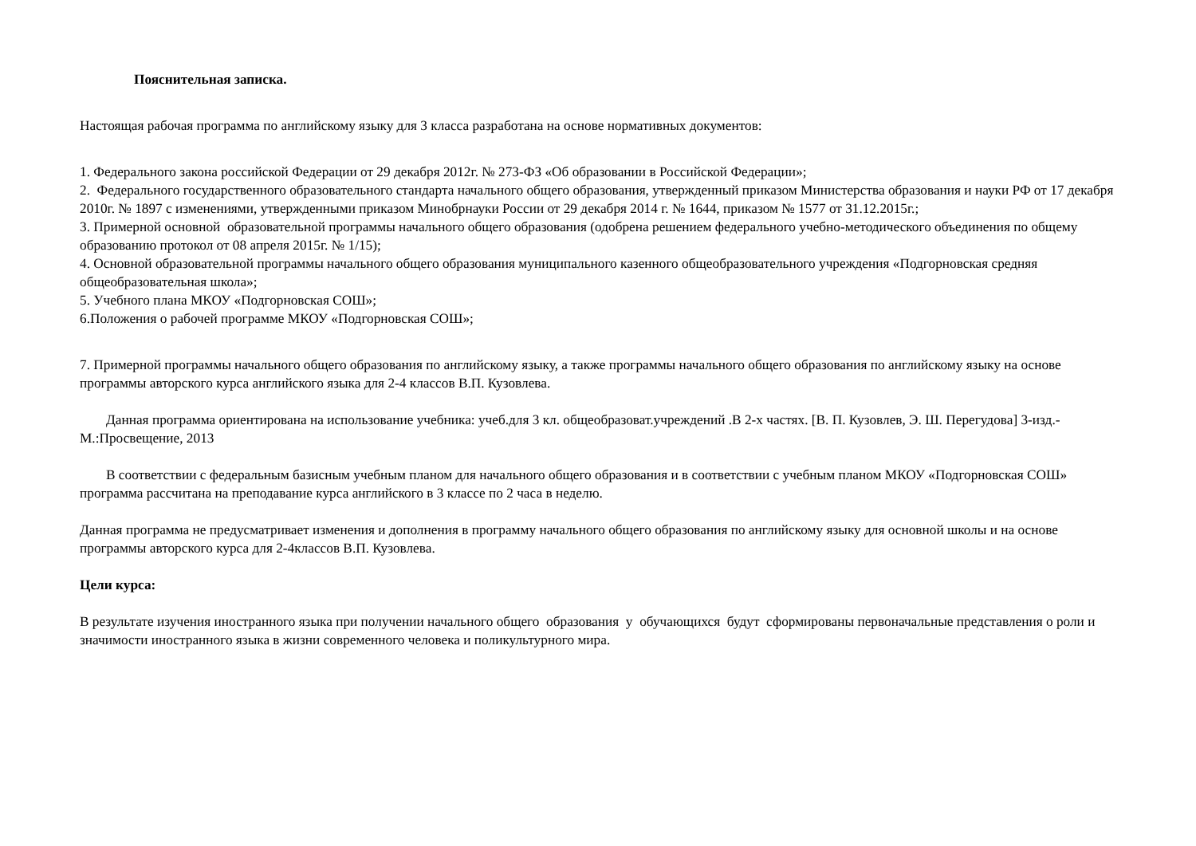Пояснительная записка.
Настоящая рабочая программа по английскому языку для 3 класса разработана на основе нормативных документов:
1. Федерального закона российской Федерации от 29 декабря 2012г. № 273-ФЗ «Об образовании в Российской Федерации»;
2. Федерального государственного образовательного стандарта начального общего образования, утвержденный приказом Министерства образования и науки РФ от 17 декабря 2010г. № 1897 с изменениями, утвержденными приказом Минобрнауки России от 29 декабря 2014 г. № 1644, приказом № 1577 от 31.12.2015г.;
3. Примерной основной образовательной программы начального общего образования (одобрена решением федерального учебно-методического объединения по общему образованию протокол от 08 апреля 2015г. № 1/15);
4. Основной образовательной программы начального общего образования муниципального казенного общеобразовательного учреждения «Подгорновская средняя общеобразовательная школа»;
5. Учебного плана МКОУ «Подгорновская СОШ»;
6.Положения о рабочей программе МКОУ «Подгорновская СОШ»;
7. Примерной программы начального общего образования по английскому языку, а также программы начального общего образования по английскому языку на основе программы авторского курса английского языка для 2-4 классов В.П. Кузовлева.
Данная программа ориентирована на использование учебника: учеб.для 3 кл. общеобразоват.учреждений .В 2-х частях. [В. П. Кузовлев, Э. Ш. Перегудова] 3-изд.-М.:Просвещение, 2013
В соответствии с федеральным базисным учебным планом для начального общего образования и в соответствии с учебным планом МКОУ «Подгорновская СОШ» программа рассчитана на преподавание курса английского в 3 классе по 2 часа в неделю.
Данная программа не предусматривает изменения и дополнения в программу начального общего образования по английскому языку для основной школы и на основе программы авторского курса для 2-4классов В.П. Кузовлева.
Цели курса:
В результате изучения иностранного языка при получении начального общего образования у обучающихся будут сформированы первоначальные представления о роли и значимости иностранного языка в жизни современного человека и поликультурного мира.